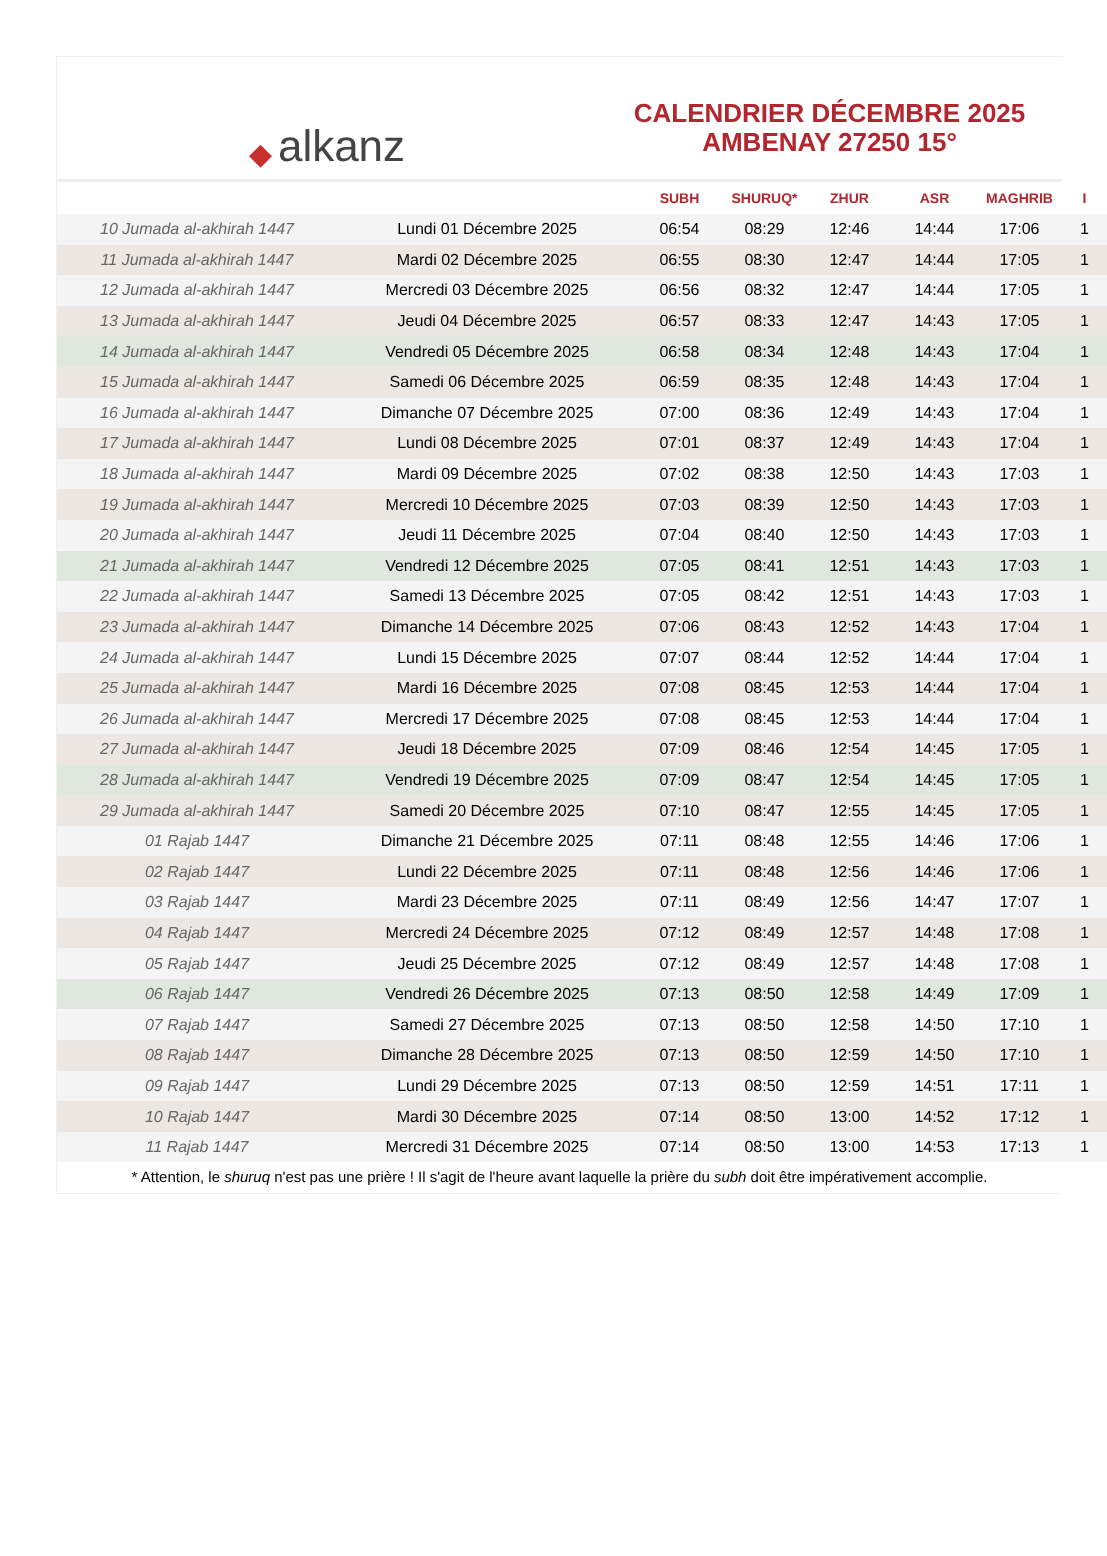◆ alkanz
CALENDRIER DÉCEMBRE 2025
AMBENAY 27250 15°
| | | SUBH | SHURUQ* | ZHUR | ASR | MAGHRIB | I |
| --- | --- | --- | --- | --- | --- | --- | --- |
| 10 Jumada al-akhirah 1447 | Lundi 01 Décembre 2025 | 06:54 | 08:29 | 12:46 | 14:44 | 17:06 | 1 |
| 11 Jumada al-akhirah 1447 | Mardi 02 Décembre 2025 | 06:55 | 08:30 | 12:47 | 14:44 | 17:05 | 1 |
| 12 Jumada al-akhirah 1447 | Mercredi 03 Décembre 2025 | 06:56 | 08:32 | 12:47 | 14:44 | 17:05 | 1 |
| 13 Jumada al-akhirah 1447 | Jeudi 04 Décembre 2025 | 06:57 | 08:33 | 12:47 | 14:43 | 17:05 | 1 |
| 14 Jumada al-akhirah 1447 | Vendredi 05 Décembre 2025 | 06:58 | 08:34 | 12:48 | 14:43 | 17:04 | 1 |
| 15 Jumada al-akhirah 1447 | Samedi 06 Décembre 2025 | 06:59 | 08:35 | 12:48 | 14:43 | 17:04 | 1 |
| 16 Jumada al-akhirah 1447 | Dimanche 07 Décembre 2025 | 07:00 | 08:36 | 12:49 | 14:43 | 17:04 | 1 |
| 17 Jumada al-akhirah 1447 | Lundi 08 Décembre 2025 | 07:01 | 08:37 | 12:49 | 14:43 | 17:04 | 1 |
| 18 Jumada al-akhirah 1447 | Mardi 09 Décembre 2025 | 07:02 | 08:38 | 12:50 | 14:43 | 17:03 | 1 |
| 19 Jumada al-akhirah 1447 | Mercredi 10 Décembre 2025 | 07:03 | 08:39 | 12:50 | 14:43 | 17:03 | 1 |
| 20 Jumada al-akhirah 1447 | Jeudi 11 Décembre 2025 | 07:04 | 08:40 | 12:50 | 14:43 | 17:03 | 1 |
| 21 Jumada al-akhirah 1447 | Vendredi 12 Décembre 2025 | 07:05 | 08:41 | 12:51 | 14:43 | 17:03 | 1 |
| 22 Jumada al-akhirah 1447 | Samedi 13 Décembre 2025 | 07:05 | 08:42 | 12:51 | 14:43 | 17:03 | 1 |
| 23 Jumada al-akhirah 1447 | Dimanche 14 Décembre 2025 | 07:06 | 08:43 | 12:52 | 14:43 | 17:04 | 1 |
| 24 Jumada al-akhirah 1447 | Lundi 15 Décembre 2025 | 07:07 | 08:44 | 12:52 | 14:44 | 17:04 | 1 |
| 25 Jumada al-akhirah 1447 | Mardi 16 Décembre 2025 | 07:08 | 08:45 | 12:53 | 14:44 | 17:04 | 1 |
| 26 Jumada al-akhirah 1447 | Mercredi 17 Décembre 2025 | 07:08 | 08:45 | 12:53 | 14:44 | 17:04 | 1 |
| 27 Jumada al-akhirah 1447 | Jeudi 18 Décembre 2025 | 07:09 | 08:46 | 12:54 | 14:45 | 17:05 | 1 |
| 28 Jumada al-akhirah 1447 | Vendredi 19 Décembre 2025 | 07:09 | 08:47 | 12:54 | 14:45 | 17:05 | 1 |
| 29 Jumada al-akhirah 1447 | Samedi 20 Décembre 2025 | 07:10 | 08:47 | 12:55 | 14:45 | 17:05 | 1 |
| 01 Rajab 1447 | Dimanche 21 Décembre 2025 | 07:11 | 08:48 | 12:55 | 14:46 | 17:06 | 1 |
| 02 Rajab 1447 | Lundi 22 Décembre 2025 | 07:11 | 08:48 | 12:56 | 14:46 | 17:06 | 1 |
| 03 Rajab 1447 | Mardi 23 Décembre 2025 | 07:11 | 08:49 | 12:56 | 14:47 | 17:07 | 1 |
| 04 Rajab 1447 | Mercredi 24 Décembre 2025 | 07:12 | 08:49 | 12:57 | 14:48 | 17:08 | 1 |
| 05 Rajab 1447 | Jeudi 25 Décembre 2025 | 07:12 | 08:49 | 12:57 | 14:48 | 17:08 | 1 |
| 06 Rajab 1447 | Vendredi 26 Décembre 2025 | 07:13 | 08:50 | 12:58 | 14:49 | 17:09 | 1 |
| 07 Rajab 1447 | Samedi 27 Décembre 2025 | 07:13 | 08:50 | 12:58 | 14:50 | 17:10 | 1 |
| 08 Rajab 1447 | Dimanche 28 Décembre 2025 | 07:13 | 08:50 | 12:59 | 14:50 | 17:10 | 1 |
| 09 Rajab 1447 | Lundi 29 Décembre 2025 | 07:13 | 08:50 | 12:59 | 14:51 | 17:11 | 1 |
| 10 Rajab 1447 | Mardi 30 Décembre 2025 | 07:14 | 08:50 | 13:00 | 14:52 | 17:12 | 1 |
| 11 Rajab 1447 | Mercredi 31 Décembre 2025 | 07:14 | 08:50 | 13:00 | 14:53 | 17:13 | 1 |
* Attention, le shuruq n'est pas une prière ! Il s'agit de l'heure avant laquelle la prière du subh doit être impérativement accomplie.